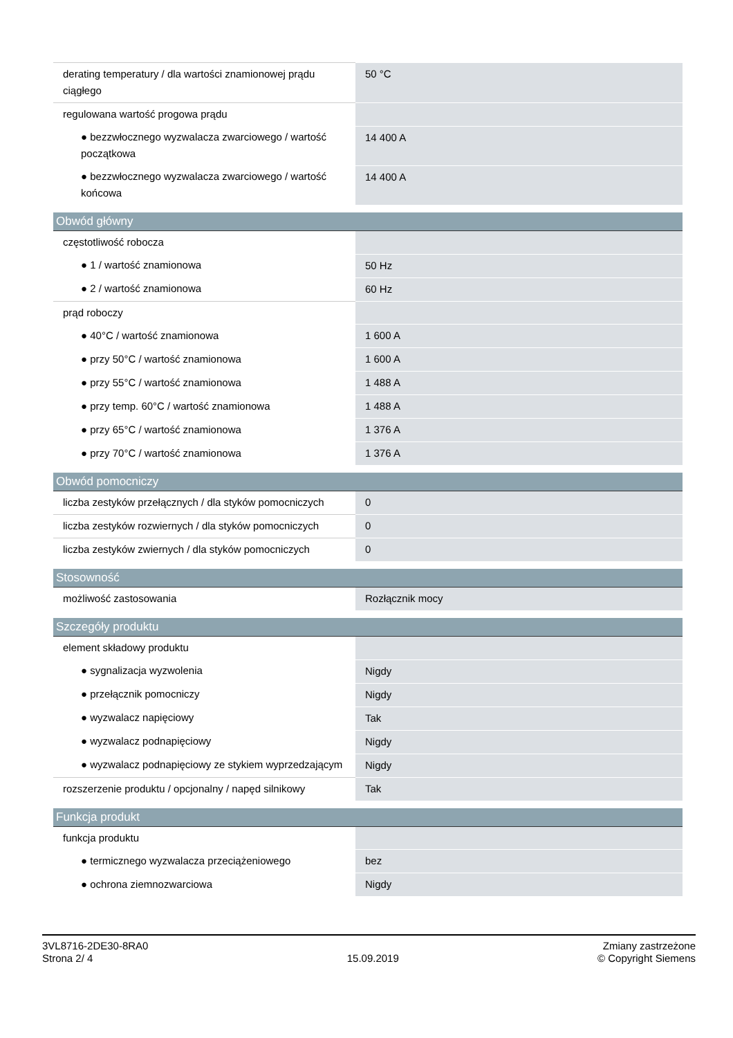| derating temperatury / dla wartości znamionowej prądu ciągłego | 50 °C |
| regulowana wartość progowa prądu | |
| ● bezzwłocznego wyzwalacza zwarciowego / wartość początkowa | 14 400 A |
| ● bezzwłocznego wyzwalacza zwarciowego / wartość końcowa | 14 400 A |
| Obwód główny | |
| częstotliwość robocza | |
| ● 1 / wartość znamionowa | 50 Hz |
| ● 2 / wartość znamionowa | 60 Hz |
| prąd roboczy | |
| ● 40°C / wartość znamionowa | 1 600 A |
| ● przy 50°C / wartość znamionowa | 1 600 A |
| ● przy 55°C / wartość znamionowa | 1 488 A |
| ● przy temp. 60°C / wartość znamionowa | 1 488 A |
| ● przy 65°C / wartość znamionowa | 1 376 A |
| ● przy 70°C / wartość znamionowa | 1 376 A |
| Obwód pomocniczy | |
| liczba zestyków przełącznych / dla styków pomocniczych | 0 |
| liczba zestyków rozwiernych / dla styków pomocniczych | 0 |
| liczba zestyków zwiernych / dla styków pomocniczych | 0 |
| Stosowność | |
| możliwość zastosowania | Rozłącznik mocy |
| Szczegóły produktu | |
| element składowy produktu | |
| ● sygnalizacja wyzwolenia | Nigdy |
| ● przełącznik pomocniczy | Nigdy |
| ● wyzwalacz napięciowy | Tak |
| ● wyzwalacz podnapięciowy | Nigdy |
| ● wyzwalacz podnapięciowy ze stykiem wyprzedzającym | Nigdy |
| rozszerzenie produktu / opcjonalny / napęd silnikowy | Tak |
| Funkcja produkt | |
| funkcja produktu | |
| ● termicznego wyzwalacza przeciążeniowego | bez |
| ● ochrona ziemnozwarciowa | Nigdy |
3VL8716-2DE30-8RA0
Strona 2/ 4
15.09.2019
Zmiany zastrzeżone
© Copyright Siemens